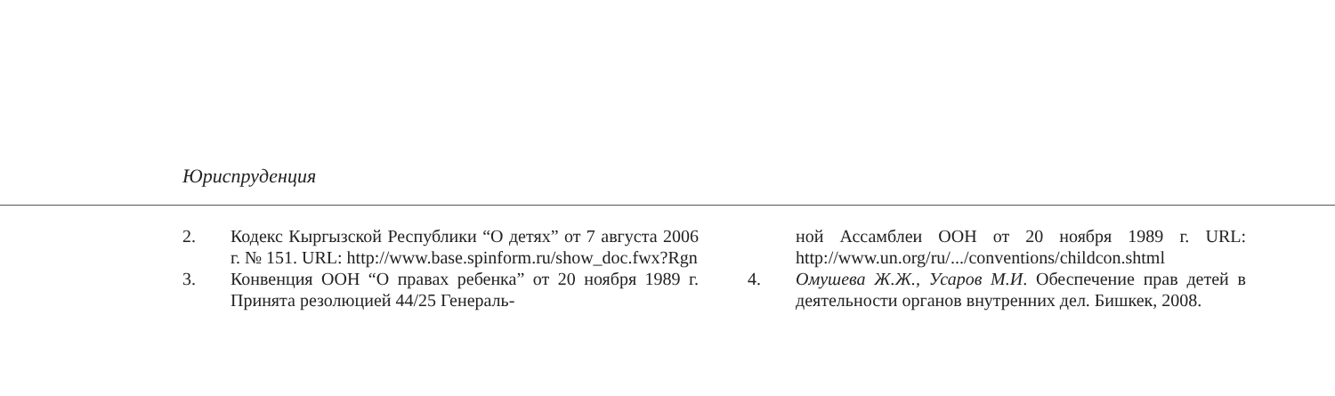Юриспруденция
2. Кодекс Кыргызской Республики “О детях” от 7 августа 2006 г. № 151. URL: http://www.base.spinform.ru/show_doc.fwx?Rgn
3. Конвенция ООН “О правах ребенка” от 20 ноября 1989 г. Принята резолюцией 44/25 Генераль-
ной Ассамблеи ООН от 20 ноября 1989 г. URL: http://www.un.org/ru/.../conventions/childcon.shtml
4. Омушева Ж.Ж., Усаров М.И. Обеспечение прав детей в деятельности органов внутренних дел. Бишкек, 2008.